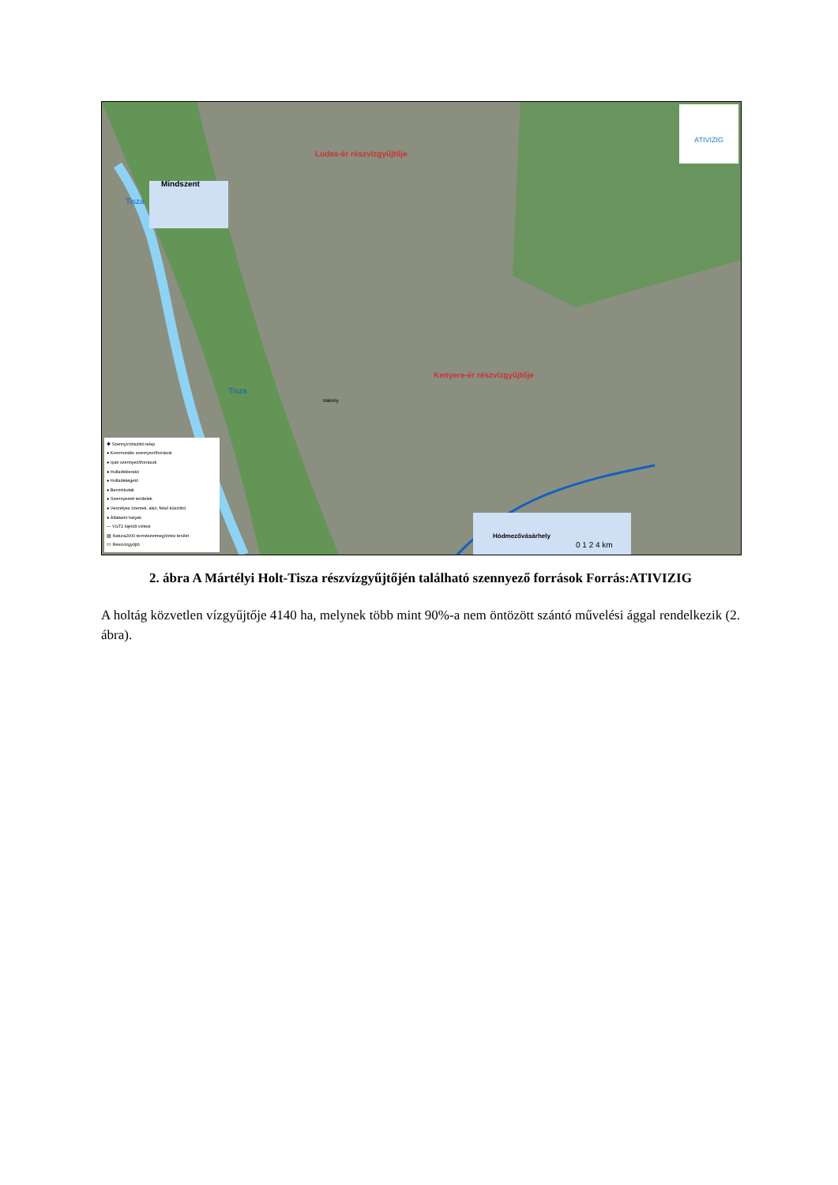Ludas-ér részvízgyűjtője
Kenyere-ér részvízgyűjtője
Mindszent
Mártély
Hódmezővásárhely
Tisza
Tisza
0 1 2 4 km
ATIVIZIG
✱ Szennyvíztisztító telep
● Kommunális szennyezőforrások
● Ipari szennyezőforrások
● Hulladéklerakó
● Hulladékégető
● Benzinkutak
● Szennyezett területek
● Veszélyes üzemek, alsó, felső küszöbű
● Állattartó helyek
— VGT2 kijelölt víztest
▨ Natura2000 természetmegőrzési terület
▭ Részvízgyűjtő
2. ábra A Mártélyi Holt-Tisza részvízgyűjtőjén található szennyező források Forrás:ATIVIZIG
A holtág közvetlen vízgyűjtője 4140 ha, melynek több mint 90%-a nem öntözött szántó művelési ággal rendelkezik (2. ábra).